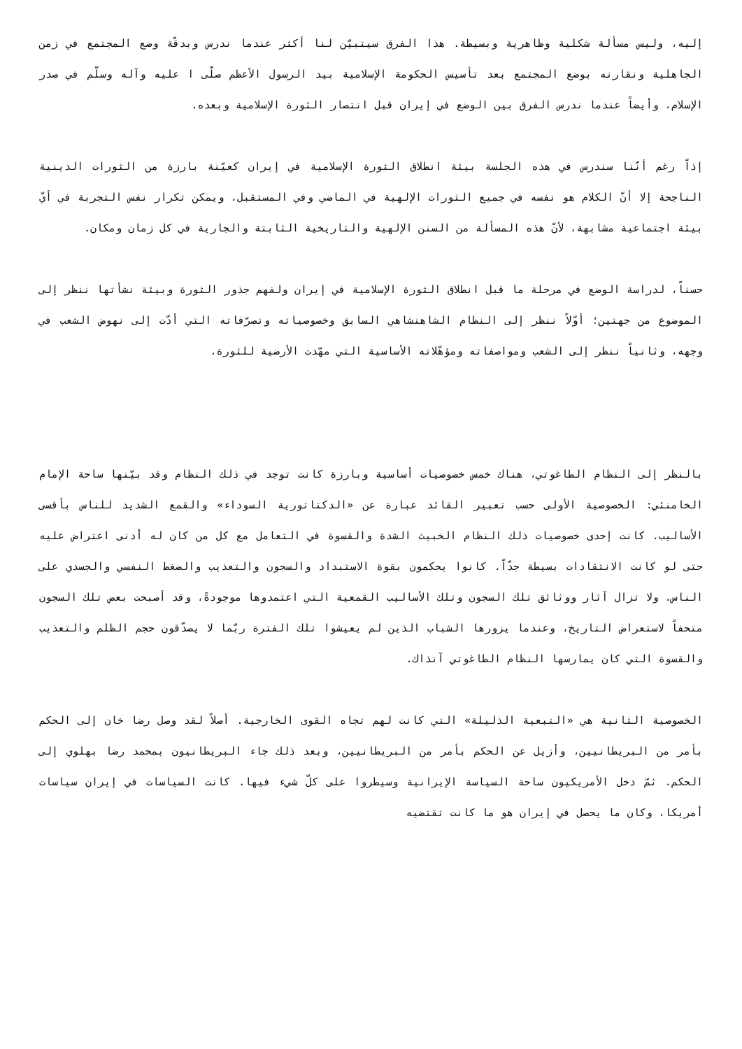إليه، وليس مسألة شكلية وظاهرية وبسيطة. هذا الفرق سيتبيّن لنا أكثر عندما ندرس وبدقّة وضع المجتمع في زمن الجاهلية ونقارنه بوضع المجتمع بعد تأسيس الحكومة الإسلامية بيد الرسول الأعظم صلّى ا عليه وآله وسلّم في صدر الإسلام، وأيضاً عندما ندرس الفرق بين الوضع في إيران قبل انتصار الثورة الإسلامية وبعده.
إذاً رغم أنّنا سندرس في هذه الجلسة بيئة انطلاق الثورة الإسلامية في إيران كعيّنة بارزة من الثورات الدينية الناجحة إلا أنّ الكلام هو نفسه في جميع الثورات الإلهية في الماضي وفي المستقبل، ويمكن تكرار نفس التجربة في أيّ بيئة اجتماعية مشابهة، لأنّ هذه المسألة من السنن الإلهية والتاريخية الثابتة والجارية في كل زمان ومكان.
حسناً، لدراسة الوضع في مرحلة ما قبل انطلاق الثورة الإسلامية في إيران ولفهم جذور الثورة وبيئة نشأتها ننظر إلى الموضوع من جهتين؛ أوّلاً ننظر إلى النظام الشاهنشاهي السابق وخصوصياته وتصرّفاته التي أدّت إلى نهوض الشعب في وجهه، وثانياً ننظر إلى الشعب ومواصفاته ومؤهّلاته الأساسية التي مهّدت الأرضية للثورة.
بالنظر إلى النظام الطاغوتي، هناك خمس خصوصيات أساسية وبارزة كانت توجد في ذلك النظام وقد بيّنها ساحة الإمام الخامنئي: الخصوصية الأولى حسب تعبير القائد عبارة عن «الدكتاتورية السوداء» والقمع الشديد للناس بأقسى الأساليب. كانت إحدى خصوصيات ذلك النظام الخبيث الشدة والقسوة في التعامل مع كل من كان له أدنى اعتراض عليه حتى لو كانت الانتقادات بسيطة جدّاً. كانوا يحكمون بقوة الاستبداد والسجون والتعذيب والضغط النفسي والجسدي على الناس. ولا تزال آثار ووثائق تلك السجون وتلك الأساليب القمعية التي اعتمدوها موجودةً، وقد أصبحت بعض تلك السجون متحفاً لاستعراض التاريخ، وعندما يزورها الشباب الذين لم يعيشوا تلك الفترة ربّما لا يصدّقون حجم الظلم والتعذيب والقسوة التي كان يمارسها النظام الطاغوتي آنذاك.
الخصوصية الثانية هي «التبعية الذليلة» التي كانت لهم تجاه القوى الخارجية. أصلاً لقد وصل رضا خان إلى الحكم بأمر من البريطانيين، وأزيل عن الحكم بأمر من البريطانيين، وبعد ذلك جاء البريطانيون بمحمد رضا بهلوي إلى الحكم. ثمّ دخل الأمريكيون ساحة السياسة الإيرانية وسيطروا على كلّ شيء فيها. كانت السياسات في إيران سياسات أمريكا، وكان ما يحصل في إيران هو ما كانت تقتضيه